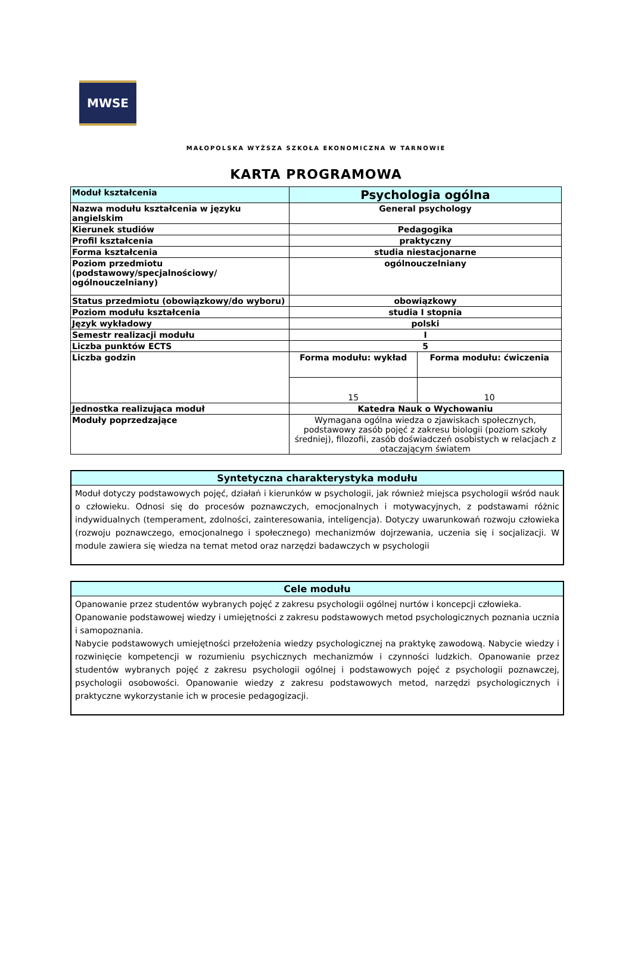MWSE
MAŁOPOLSKA WYŻSZA SZKOŁA EKONOMICZNA W TARNOWIE
KARTA PROGRAMOWA
| Moduł kształcenia | Psychologia ogólna | |
| Nazwa modułu kształcenia w języku angielskim | General psychology | |
| Kierunek studiów | Pedagogika | |
| Profil kształcenia | praktyczny | |
| Forma kształcenia | studia niestacjonarne | |
| Poziom przedmiotu (podstawowy/specjalnościowy/ ogólnouczelniany) | ogólnouczelniany | |
| Status przedmiotu (obowiązkowy/do wyboru) | obowiązkowy | |
| Poziom modułu kształcenia | studia I stopnia | |
| Język wykładowy | polski | |
| Semestr realizacji modułu | I | |
| Liczba punktów ECTS | 5 | |
| Liczba godzin | Forma modułu: wykład | Forma modułu: ćwiczenia |
| | 15 | 10 |
| Jednostka realizująca moduł | Katedra Nauk o Wychowaniu | |
| Moduły poprzedzające | Wymagana ogólna wiedza o zjawiskach społecznych, podstawowy zasób pojęć z zakresu biologii (poziom szkoły średniej), filozofii, zasób doświadczeń osobistych w relacjach z otaczającym światem | |
Syntetyczna charakterystyka modułu
Moduł dotyczy podstawowych pojęć, działań i kierunków w psychologii, jak również miejsca psychologii wśród nauk o człowieku. Odnosi się do procesów poznawczych, emocjonalnych i motywacyjnych, z podstawami różnic indywidualnych (temperament, zdolności, zainteresowania, inteligencja). Dotyczy uwarunkowań rozwoju człowieka (rozwoju poznawczego, emocjonalnego i społecznego) mechanizmów dojrzewania, uczenia się i socjalizacji. W module zawiera się wiedza na temat metod oraz narzędzi badawczych w psychologii
Cele modułu
Opanowanie przez studentów wybranych pojęć z zakresu psychologii ogólnej nurtów i koncepcji człowieka.
Opanowanie podstawowej wiedzy i umiejętności z zakresu podstawowych metod psychologicznych poznania ucznia i samopoznania.
Nabycie podstawowych umiejętności przełożenia wiedzy psychologicznej na praktykę zawodową. Nabycie wiedzy i rozwinięcie kompetencji w rozumieniu psychicznych mechanizmów i czynności ludzkich. Opanowanie przez studentów wybranych pojęć z zakresu psychologii ogólnej i podstawowych pojęć z psychologii poznawczej, psychologii osobowości. Opanowanie wiedzy z zakresu podstawowych metod, narzędzi psychologicznych i praktyczne wykorzystanie ich w procesie pedagogizacji.